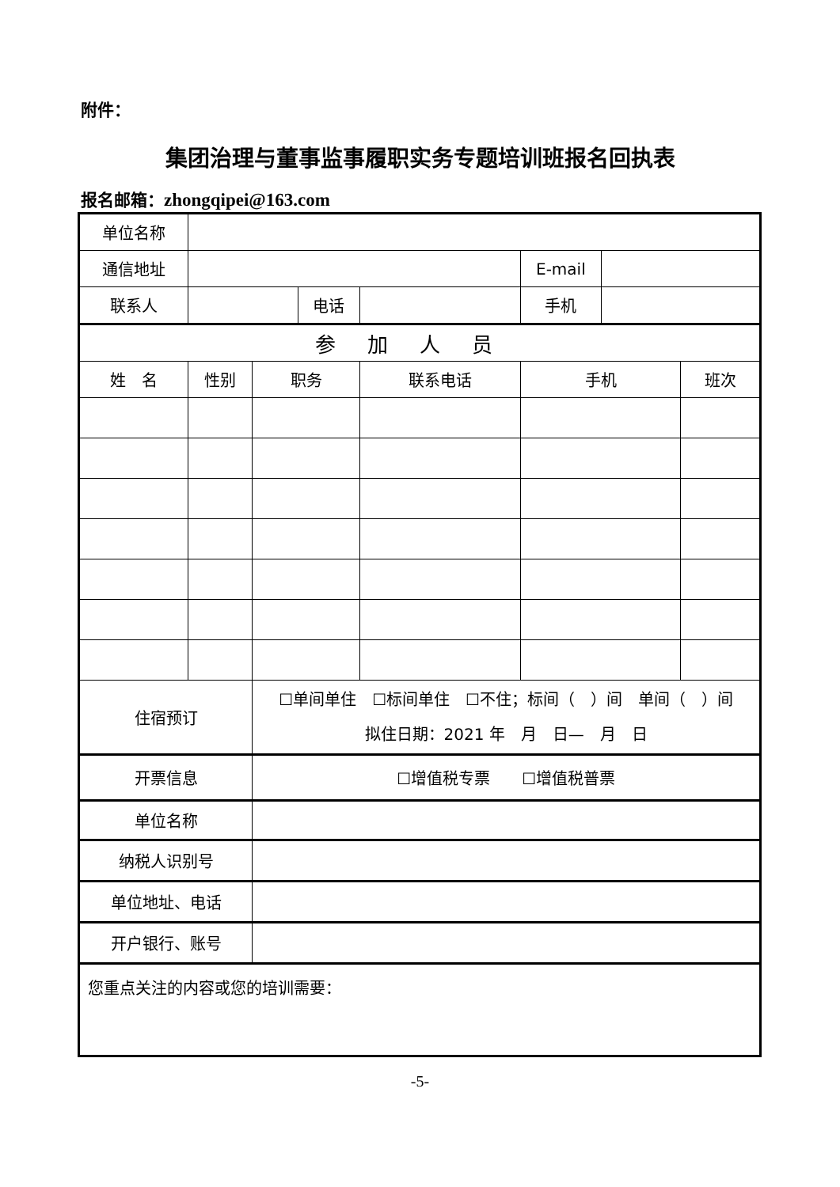附件：
集团治理与董事监事履职实务专题培训班报名回执表
报名邮箱：zhongqipei@163.com
| 单位名称 | | | | | | | |
| 通信地址 | | | | | E-mail | | |
| 联系人 | | | 电话 | | 手机 | | |
| 参加人员 | | | | | | | |
| 姓 名 | 性别 | 职务 | | 联系电话 | 手机 | | 班次 |
| 住宿预订 | | ☐单间单住 ☐标间单住 ☐不住；标间（ ）间 单间（ ）间 拟住日期：2021 年 月 日— 月 日 | | | | | |
| 开票信息 | | ☐增值税专票 ☐增值税普票 | | | | | |
| 单位名称 | | | | | | | |
| 纳税人识别号 | | | | | | | |
| 单位地址、电话 | | | | | | | |
| 开户银行、账号 | | | | | | | |
| 您重点关注的内容或您的培训需要： | | | | | | | |
-5-